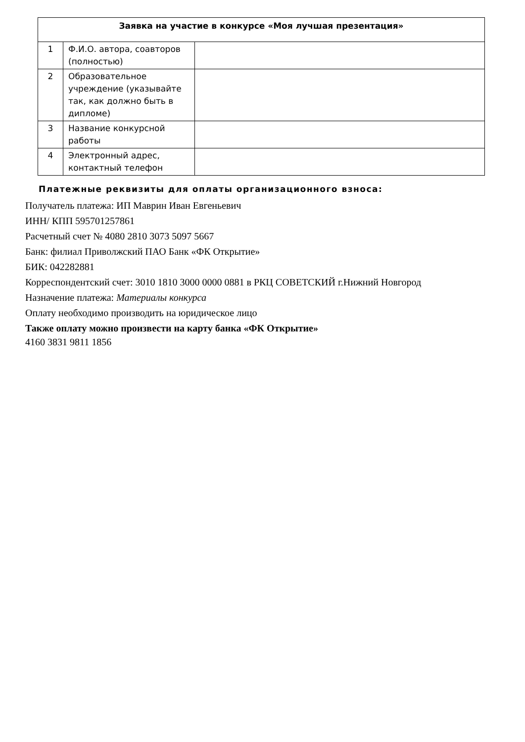| Заявка на участие в конкурсе «Моя лучшая презентация» | | |
| --- | --- | --- |
| 1 | Ф.И.О. автора, соавторов (полностью) | |
| 2 | Образовательное учреждение (указывайте так, как должно быть в дипломе) | |
| 3 | Название конкурсной работы | |
| 4 | Электронный адрес, контактный телефон | |
Платежные реквизиты для оплаты организационного взноса:
Получатель платежа: ИП Маврин Иван Евгеньевич
ИНН/ КПП 595701257861
Расчетный счет № 4080 2810 3073 5097 5667
Банк: филиал Приволжский ПАО Банк «ФК Открытие»
БИК: 042282881
Корреспондентский счет: 3010 1810 3000 0000 0881 в РКЦ СОВЕТСКИЙ г.Нижний Новгород
Назначение платежа: Материалы конкурса
Оплату необходимо производить на юридическое лицо
Также оплату можно произвести на карту банка «ФК Открытие»
4160 3831 9811 1856